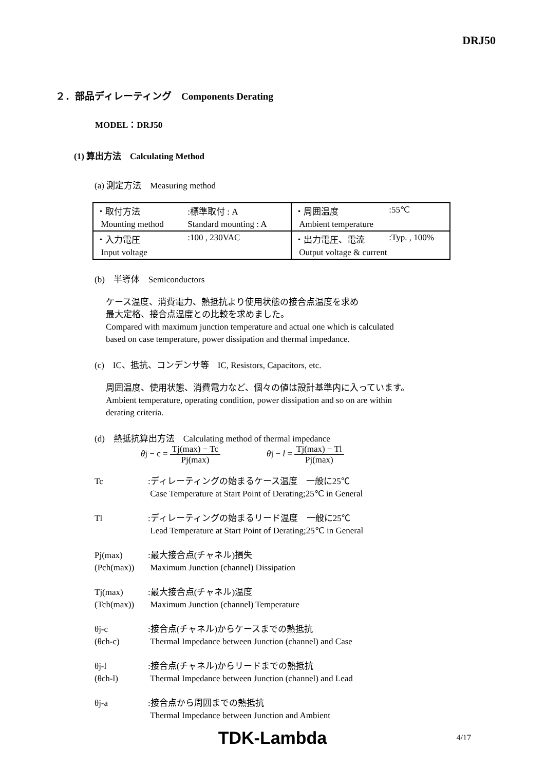DRJ50
２．部品ディレーティング　Components Derating
MODEL：DRJ50
(1) 算出方法　Calculating Method
(a) 測定方法　Measuring method
| ・取付方法 | :標準取付 : A | ・周囲温度 | :55℃ |
| Mounting method | Standard mounting : A | Ambient temperature | |
| ・入力電圧 | :100 , 230VAC | ・出力電圧、電流 | :Typ. , 100% |
| Input voltage | | Output voltage & current | |
(b)　半導体　Semiconductors
ケース温度、消費電力、熱抵抗より使用状態の接合点温度を求め
最大定格、接合点温度との比較を求めました。
Compared with maximum junction temperature and actual one which is calculated
based on case temperature, power dissipation and thermal impedance.
(c)　IC、抵抗、コンデンサ等　IC, Resistors, Capacitors, etc.
周囲温度、使用状態、消費電力など、個々の値は設計基準内に入っています。
Ambient temperature, operating condition, power dissipation and so on are within
derating criteria.
(d)　熱抵抗算出方法　Calculating method of thermal impedance
θj − c = Tj(max) − Tc Pj(max) θj − l = Tj(max) − Tl Pj(max)
Tc :ディレーティングの始まるケース温度　一般に25℃
Case Temperature at Start Point of Derating;25℃ in General
Tl :ディレーティングの始まるリード温度　一般に25℃
Lead Temperature at Start Point of Derating;25℃ in General
Pj(max)
(Pch(max))
:最大接合点(チャネル)損失
Maximum Junction (channel) Dissipation
Tj(max)
(Tch(max))
:最大接合点(チャネル)温度
Maximum Junction (channel) Temperature
θj-c
(θch-c)
:接合点(チャネル)からケースまでの熱抵抗
Thermal Impedance between Junction (channel) and Case
θj-l
(θch-l)
:接合点(チャネル)からリードまでの熱抵抗
Thermal Impedance between Junction (channel) and Lead
θj-a :接合点から周囲までの熱抵抗
Thermal Impedance between Junction and Ambient
TDK-Lambda 4/17